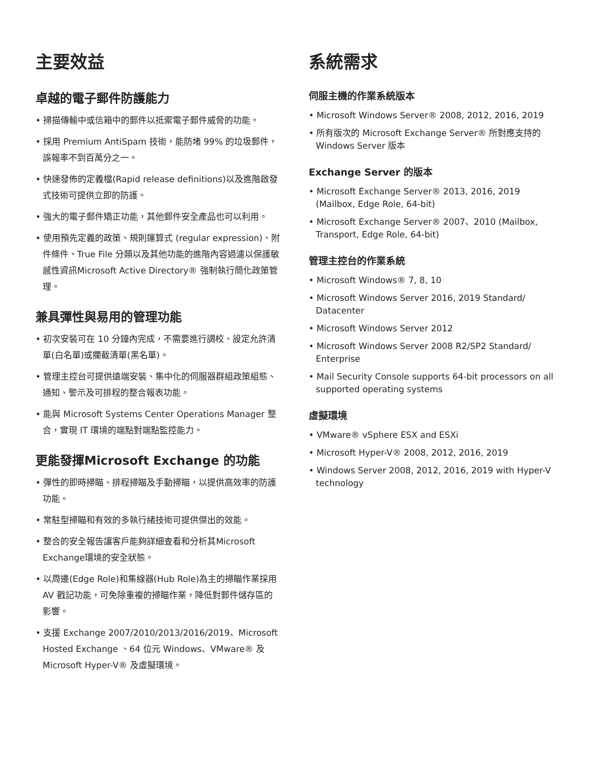主要效益
卓越的電子郵件防護能力
• 掃描傳輸中或信箱中的郵件以抵禦電子郵件威脅的功能。
• 採用 Premium AntiSpam 技術，能防堵 99% 的垃圾郵件，誤報率不到百萬分之一。
• 快速發佈的定義檔(Rapid release definitions)以及進階啟發式技術可提供立即的防護。
• 強大的電子郵件矯正功能，其他郵件安全產品也可以利用。
• 使用預先定義的政策、規則運算式 (regular expression)、附件條件、True File 分類以及其他功能的進階內容過濾以保護敏感性資訊Microsoft Active Directory® 強制執行簡化政策管理。
兼具彈性與易用的管理功能
• 初次安裝可在 10 分鐘內完成，不需要進行調校、設定允許清單(白名單)或攔截清單(黑名單)。
• 管理主控台可提供遠端安裝、集中化的伺服器群組政策組態、通知、警示及可排程的整合報表功能。
• 能與 Microsoft Systems Center Operations Manager 整合，實現 IT 環境的端點對端點監控能力。
更能發揮Microsoft Exchange 的功能
• 彈性的即時掃瞄、排程掃瞄及手動掃瞄，以提供高效率的防護功能。
• 常駐型掃瞄和有效的多執行緒技術可提供傑出的效能。
• 整合的安全報告讓客戶能夠詳細查看和分析其Microsoft Exchange環境的安全狀態。
• 以周邊(Edge Role)和集線器(Hub Role)為主的掃瞄作業採用 AV 戳記功能，可免除重複的掃瞄作業，降低對郵件儲存區的影響。
• 支援 Exchange 2007/2010/2013/2016/2019、Microsoft Hosted Exchange 、64 位元 Windows、VMware® 及 Microsoft Hyper-V® 及虛擬環境。
系統需求
伺服主機的作業系統版本
• Microsoft Windows Server® 2008, 2012, 2016, 2019
• 所有版次的 Microsoft Exchange Server® 所對應支持的 Windows Server 版本
Exchange Server 的版本
• Microsoft Exchange Server® 2013, 2016, 2019 (Mailbox, Edge Role, 64-bit)
• Microsoft Exchange Server® 2007、2010 (Mailbox, Transport, Edge Role, 64-bit)
管理主控台的作業系統
• Microsoft Windows® 7, 8, 10
• Microsoft Windows Server 2016, 2019 Standard/ Datacenter
• Microsoft Windows Server 2012
• Microsoft Windows Server 2008 R2/SP2 Standard/ Enterprise
• Mail Security Console supports 64-bit processors on all supported operating systems
虛擬環境
• VMware® vSphere ESX and ESXi
• Microsoft Hyper-V® 2008, 2012, 2016, 2019
• Windows Server 2008, 2012, 2016, 2019 with Hyper-V technology